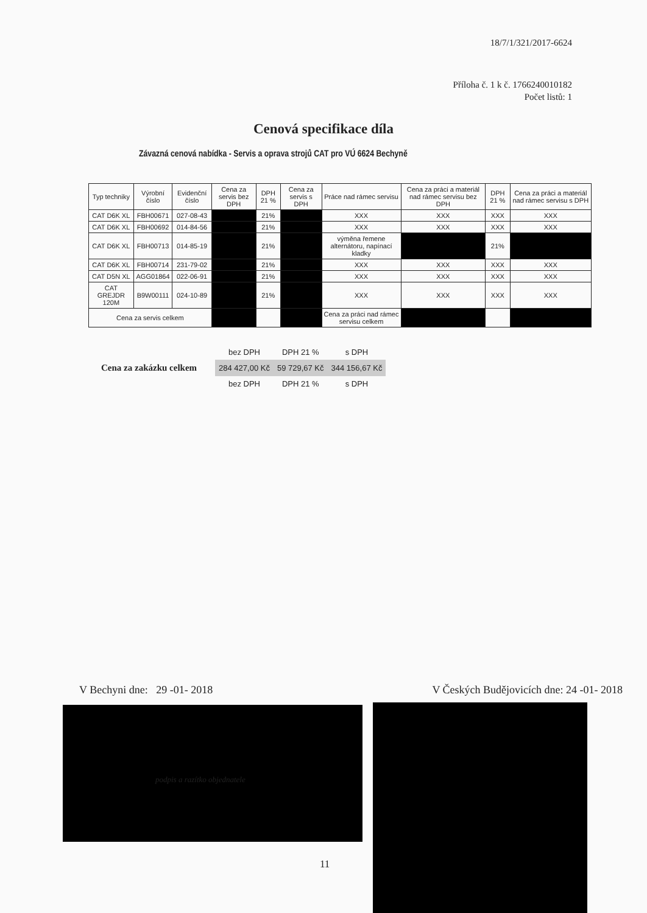18/7/1/321/2017-6624
Příloha č. 1 k č. 1766240010182
Počet listů: 1
Cenová specifikace díla
Závazná cenová nabídka - Servis a oprava strojů CAT pro VÚ 6624 Bechyně
| Typ techniky | Výrobní číslo | Evidenční číslo | Cena za servis bez DPH | DPH 21 % | Cena za servis s DPH | Práce nad rámec servisu | Cena za práci a materiál nad rámec servisu bez DPH | DPH 21 % | Cena za práci a materiál nad rámec servisu s DPH |
| --- | --- | --- | --- | --- | --- | --- | --- | --- | --- |
| CAT D6K XL | FBH00671 | 027-08-43 | | 21% | | XXX | XXX | XXX | XXX |
| CAT D6K XL | FBH00692 | 014-84-56 | | 21% | | XXX | XXX | XXX | XXX |
| CAT D6K XL | FBH00713 | 014-85-19 | | 21% | | výměna řemene alternátoru, napínací kladky | | 21% | |
| CAT D6K XL | FBH00714 | 231-79-02 | | 21% | | XXX | XXX | XXX | XXX |
| CAT D5N XL | AGG01864 | 022-06-91 | | 21% | | XXX | XXX | XXX | XXX |
| CAT GREJDR 120M | B9W00111 | 024-10-89 | | 21% | | XXX | XXX | XXX | XXX |
| Cena za servis celkem | | | | | | Cena za práci nad rámec servisu celkem | | | |
| | bez DPH | DPH 21 % | s DPH |
| Cena za zakázku celkem | 284 427,00 Kč | 59 729,67 Kč | 344 156,67 Kč |
| | bez DPH | DPH 21 % | s DPH |
V Bechyni dne: 29 -01- 2018 V Českých Budějovicích dne: 24 -01- 2018
podpis a razítko objednatele
11